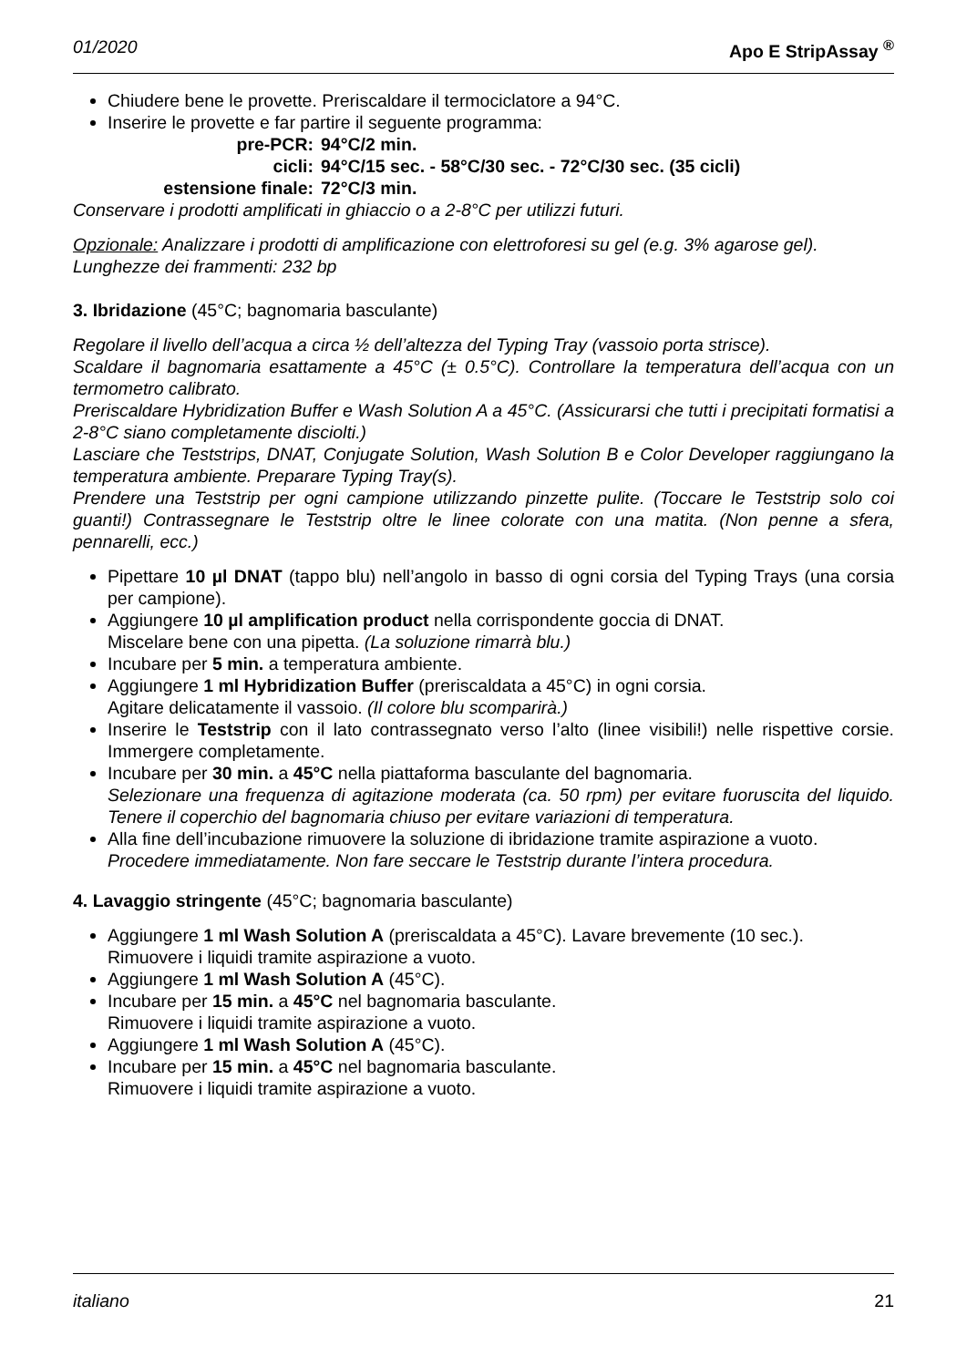01/2020 Apo E StripAssay <sup>®</sup>
Chiudere bene le provette. Preriscaldare il termociclatore a 94°C.
Inserire le provette e far partire il seguente programma:
| pre-PCR: | 94°C/2 min. |
| cicli: | 94°C/15 sec. - 58°C/30 sec. - 72°C/30 sec. (35 cicli) |
| estensione finale: | 72°C/3 min. |
Conservare i prodotti amplificati in ghiaccio o a 2-8°C per utilizzi futuri.
Opzionale: Analizzare i prodotti di amplificazione con elettroforesi su gel (e.g. 3% agarose gel).
Lunghezze dei frammenti: 232 bp
3. Ibridazione (45°C; bagnomaria basculante)
Regolare il livello dell’acqua a circa ½ dell’altezza del Typing Tray (vassoio porta strisce).
Scaldare il bagnomaria esattamente a 45°C (± 0.5°C). Controllare la temperatura dell’acqua con un termometro calibrato.
Preriscaldare Hybridization Buffer e Wash Solution A a 45°C. (Assicurarsi che tutti i precipitati formatisi a 2-8°C siano completamente disciolti.)
Lasciare che Teststrips, DNAT, Conjugate Solution, Wash Solution B e Color Developer raggiungano la temperatura ambiente. Preparare Typing Tray(s).
Prendere una Teststrip per ogni campione utilizzando pinzette pulite. (Toccare le Teststrip solo coi guanti!) Contrassegnare le Teststrip oltre le linee colorate con una matita. (Non penne a sfera, pennarelli, ecc.)
Pipettare 10 µl DNAT (tappo blu) nell’angolo in basso di ogni corsia del Typing Trays (una corsia per campione).
Aggiungere 10 µl amplification product nella corrispondente goccia di DNAT.
Miscelare bene con una pipetta. (La soluzione rimarrà blu.)
Incubare per 5 min. a temperatura ambiente.
Aggiungere 1 ml Hybridization Buffer (preriscaldata a 45°C) in ogni corsia.
Agitare delicatamente il vassoio. (Il colore blu scomparirà.)
Inserire le Teststrip con il lato contrassegnato verso l’alto (linee visibili!) nelle rispettive corsie. Immergere completamente.
Incubare per 30 min. a 45°C nella piattaforma basculante del bagnomaria.
Selezionare una frequenza di agitazione moderata (ca. 50 rpm) per evitare fuoruscita del liquido. Tenere il coperchio del bagnomaria chiuso per evitare variazioni di temperatura.
Alla fine dell’incubazione rimuovere la soluzione di ibridazione tramite aspirazione a vuoto.
Procedere immediatamente. Non fare seccare le Teststrip durante l’intera procedura.
4. Lavaggio stringente (45°C; bagnomaria basculante)
Aggiungere 1 ml Wash Solution A (preriscaldata a 45°C). Lavare brevemente (10 sec.).
Rimuovere i liquidi tramite aspirazione a vuoto.
Aggiungere 1 ml Wash Solution A (45°C).
Incubare per 15 min. a 45°C nel bagnomaria basculante.
Rimuovere i liquidi tramite aspirazione a vuoto.
Aggiungere 1 ml Wash Solution A (45°C).
Incubare per 15 min. a 45°C nel bagnomaria basculante.
Rimuovere i liquidi tramite aspirazione a vuoto.
italiano 21